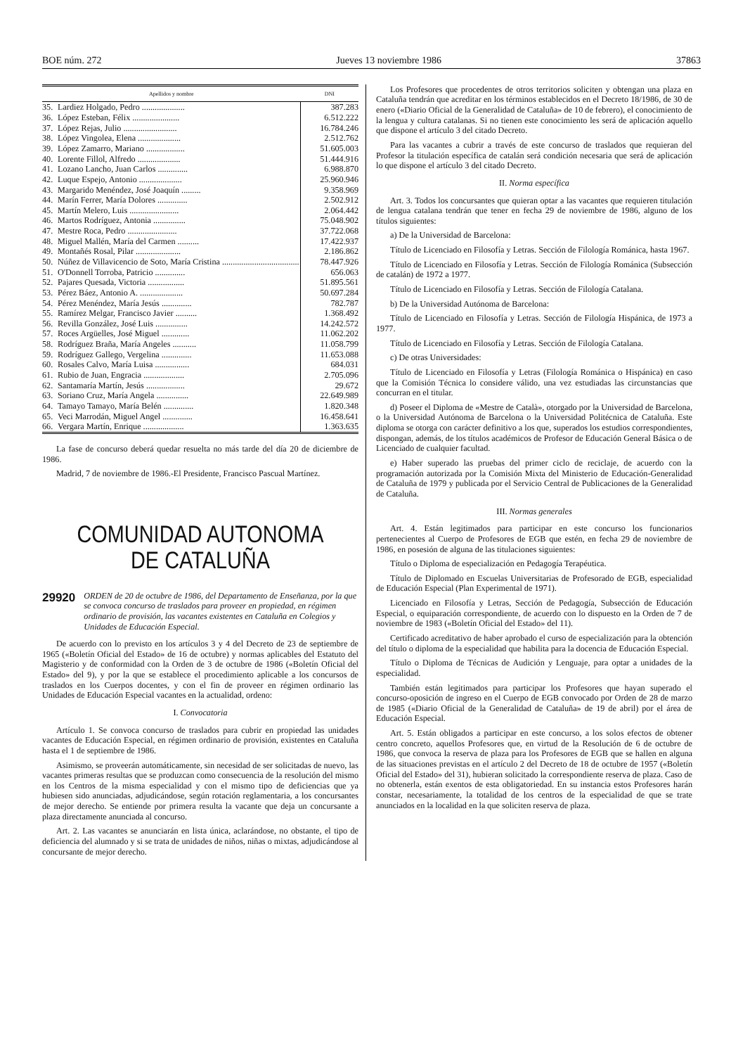BOE núm. 272 Jueves 13 noviembre 1986 37863
| Apellidos y nombre | | DNI |
| --- | --- | --- |
| 35. | Lardiez Holgado, Pedro .................... | 387.283 |
| 36. | López Esteban, Félix ...................... | 6.512.222 |
| 37. | López Rejas, Julio ......................... | 16.784.246 |
| 38. | López Vingolea, Elena .................... | 2.512.762 |
| 39. | López Zamarro, Mariano .................. | 51.605.003 |
| 40. | Lorente Fillol, Alfredo .................... | 51.444.916 |
| 41. | Lozano Lancho, Juan Carlos .............. | 6.988.870 |
| 42. | Luque Espejo, Antonio .................... | 25.960.946 |
| 43. | Margarido Menéndez, José Joaquín ......... | 9.358.969 |
| 44. | Marín Ferrer, María Dolores .............. | 2.502.912 |
| 45. | Martín Melero, Luis ....................... | 2.064.442 |
| 46. | Martos Rodríguez, Antonia ............... | 75.048.902 |
| 47. | Mestre Roca, Pedro ....................... | 37.722.068 |
| 48. | Miguel Mallén, María del Carmen .......... | 17.422.937 |
| 49. | Montañés Rosal, Pilar ..................... | 2.186.862 |
| 50. | Núñez de Villavicencio de Soto, María Cristina .................................... | 78.447.926 |
| 51. | O'Donnell Torroba, Patricio .............. | 656.063 |
| 52. | Pajares Quesada, Victoria ................. | 51.895.561 |
| 53. | Pérez Báez, Antonio A. .................... | 50.697.284 |
| 54. | Pérez Menéndez, María Jesús .............. | 782.787 |
| 55. | Ramírez Melgar, Francisco Javier .......... | 1.368.492 |
| 56. | Revilla González, José Luis ............... | 14.242.572 |
| 57. | Roces Argüelles, José Miguel ............. | 11.062.202 |
| 58. | Rodríguez Braña, María Angeles ........... | 11.058.799 |
| 59. | Rodríguez Gallego, Vergelina .............. | 11.653.088 |
| 60. | Rosales Calvo, María Luisa ................ | 684.031 |
| 61. | Rubio de Juan, Engracia ................... | 2.705.096 |
| 62. | Santamaría Martín, Jesús .................. | 29.672 |
| 63. | Soriano Cruz, María Angela ............... | 22.649.989 |
| 64. | Tamayo Tamayo, María Belén .............. | 1.820.348 |
| 65. | Veci Marrodán, Miguel Angel .............. | 16.458.641 |
| 66. | Vergara Martín, Enrique ................... | 1.363.635 |
La fase de concurso deberá quedar resuelta no más tarde del día 20 de diciembre de 1986.
Madrid, 7 de noviembre de 1986.-El Presidente, Francisco Pascual Martínez.
COMUNIDAD AUTONOMA
DE CATALUÑA
29920 ORDEN de 20 de octubre de 1986, del Departamento de Enseñanza, por la que se convoca concurso de traslados para proveer en propiedad, en régimen ordinario de provisión, las vacantes existentes en Cataluña en Colegios y Unidades de Educación Especial.
De acuerdo con lo previsto en los artículos 3 y 4 del Decreto de 23 de septiembre de 1965 («Boletín Oficial del Estado» de 16 de octubre) y normas aplicables del Estatuto del Magisterio y de conformidad con la Orden de 3 de octubre de 1986 («Boletín Oficial del Estado» del 9), y por la que se establece el procedimiento aplicable a los concursos de traslados en los Cuerpos docentes, y con el fin de proveer en régimen ordinario las Unidades de Educación Especial vacantes en la actualidad, ordeno:
I. Convocatoria
Artículo 1. Se convoca concurso de traslados para cubrir en propiedad las unidades vacantes de Educación Especial, en régimen ordinario de provisión, existentes en Cataluña hasta el 1 de septiembre de 1986.
Asimismo, se proveerán automáticamente, sin necesidad de ser solicitadas de nuevo, las vacantes primeras resultas que se produzcan como consecuencia de la resolución del mismo en los Centros de la misma especialidad y con el mismo tipo de deficiencias que ya hubiesen sido anunciadas, adjudicándose, según rotación reglamentaria, a los concursantes de mejor derecho. Se entiende por primera resulta la vacante que deja un concursante a plaza directamente anunciada al concurso.
Art. 2. Las vacantes se anunciarán en lista única, aclarándose, no obstante, el tipo de deficiencia del alumnado y si se trata de unidades de niños, niñas o mixtas, adjudicándose al concursante de mejor derecho.
Los Profesores que procedentes de otros territorios soliciten y obtengan una plaza en Cataluña tendrán que acreditar en los términos establecidos en el Decreto 18/1986, de 30 de enero («Diario Oficial de la Generalidad de Cataluña» de 10 de febrero), el conocimiento de la lengua y cultura catalanas. Si no tienen este conocimiento les será de aplicación aquello que dispone el artículo 3 del citado Decreto.
Para las vacantes a cubrir a través de este concurso de traslados que requieran del Profesor la titulación específica de catalán será condición necesaria que será de aplicación lo que dispone el artículo 3 del citado Decreto.
II. Norma específica
Art. 3. Todos los concursantes que quieran optar a las vacantes que requieren titulación de lengua catalana tendrán que tener en fecha 29 de noviembre de 1986, alguno de los títulos siguientes:
a) De la Universidad de Barcelona:
Título de Licenciado en Filosofía y Letras. Sección de Filología Románica, hasta 1967.
Título de Licenciado en Filosofía y Letras. Sección de Filología Románica (Subsección de catalán) de 1972 a 1977.
Título de Licenciado en Filosofía y Letras. Sección de Filología Catalana.
b) De la Universidad Autónoma de Barcelona:
Título de Licenciado en Filosofía y Letras. Sección de Filología Hispánica, de 1973 a 1977.
Título de Licenciado en Filosofía y Letras. Sección de Filología Catalana.
c) De otras Universidades:
Título de Licenciado en Filosofía y Letras (Filología Románica o Hispánica) en caso que la Comisión Técnica lo considere válido, una vez estudiadas las circunstancias que concurran en el titular.
d) Poseer el Diploma de «Mestre de Català», otorgado por la Universidad de Barcelona, o la Universidad Autónoma de Barcelona o la Universidad Politécnica de Cataluña. Este diploma se otorga con carácter definitivo a los que, superados los estudios correspondientes, dispongan, además, de los títulos académicos de Profesor de Educación General Básica o de Licenciado de cualquier facultad.
e) Haber superado las pruebas del primer ciclo de reciclaje, de acuerdo con la programación autorizada por la Comisión Mixta del Ministerio de Educación-Generalidad de Cataluña de 1979 y publicada por el Servicio Central de Publicaciones de la Generalidad de Cataluña.
III. Normas generales
Art. 4. Están legitimados para participar en este concurso los funcionarios pertenecientes al Cuerpo de Profesores de EGB que estén, en fecha 29 de noviembre de 1986, en posesión de alguna de las titulaciones siguientes:
Título o Diploma de especialización en Pedagogía Terapéutica.
Título de Diplomado en Escuelas Universitarias de Profesorado de EGB, especialidad de Educación Especial (Plan Experimental de 1971).
Licenciado en Filosofía y Letras, Sección de Pedagogía, Subsección de Educación Especial, o equiparación correspondiente, de acuerdo con lo dispuesto en la Orden de 7 de noviembre de 1983 («Boletín Oficial del Estado» del 11).
Certificado acreditativo de haber aprobado el curso de especialización para la obtención del título o diploma de la especialidad que habilita para la docencia de Educación Especial.
Título o Diploma de Técnicas de Audición y Lenguaje, para optar a unidades de la especialidad.
También están legitimados para participar los Profesores que hayan superado el concurso-oposición de ingreso en el Cuerpo de EGB convocado por Orden de 28 de marzo de 1985 («Diario Oficial de la Generalidad de Cataluña» de 19 de abril) por el área de Educación Especial.
Art. 5. Están obligados a participar en este concurso, a los solos efectos de obtener centro concreto, aquellos Profesores que, en virtud de la Resolución de 6 de octubre de 1986, que convoca la reserva de plaza para los Profesores de EGB que se hallen en alguna de las situaciones previstas en el artículo 2 del Decreto de 18 de octubre de 1957 («Boletín Oficial del Estado» del 31), hubieran solicitado la correspondiente reserva de plaza. Caso de no obtenerla, están exentos de esta obligatoriedad. En su instancia estos Profesores harán constar, necesariamente, la totalidad de los centros de la especialidad de que se trate anunciados en la localidad en la que soliciten reserva de plaza.